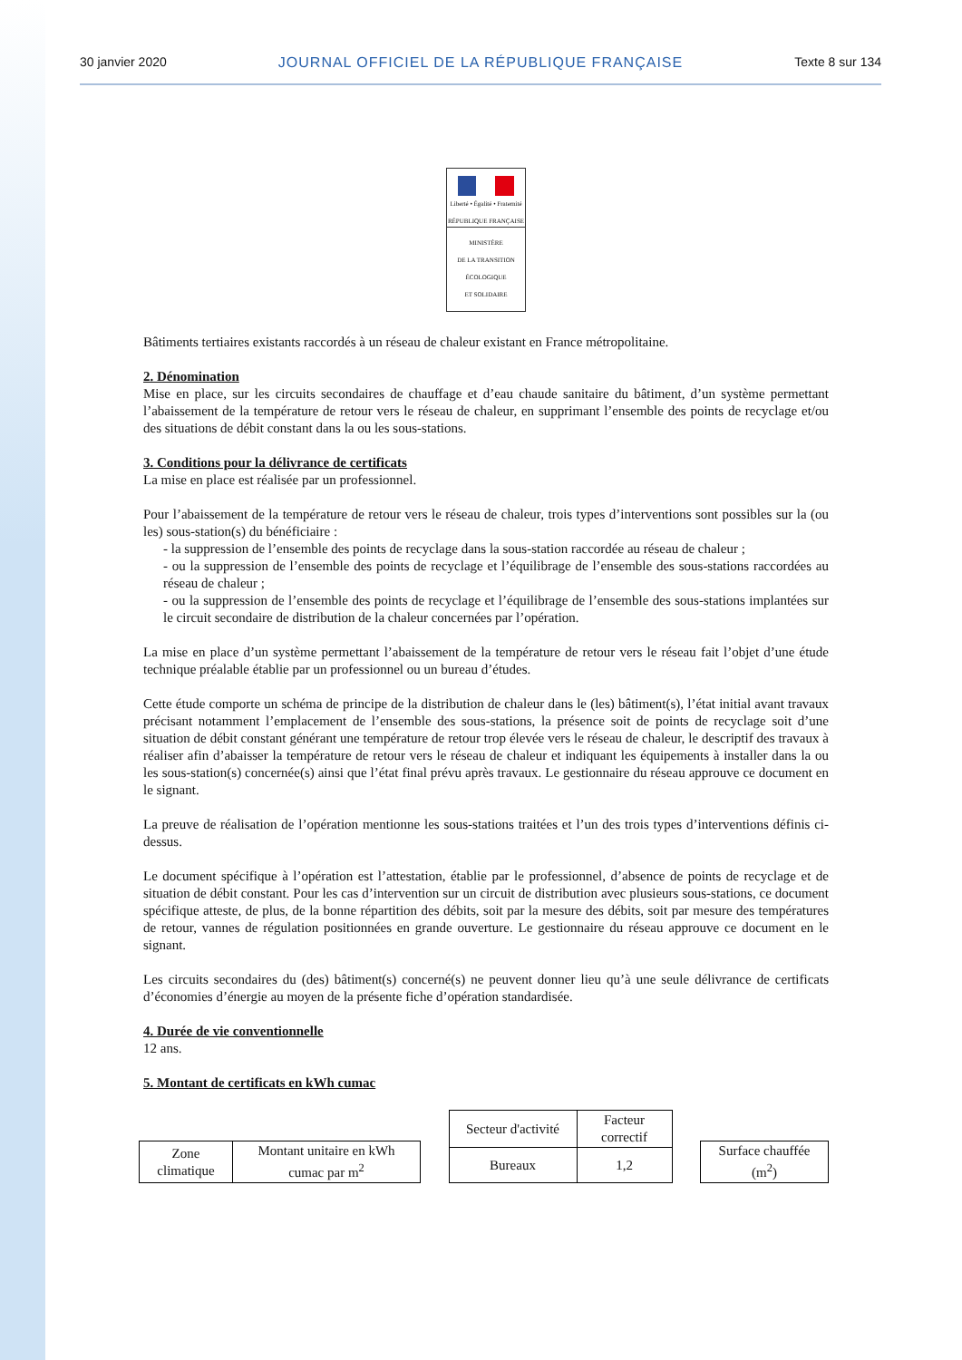30 janvier 2020 JOURNAL OFFICIEL DE LA RÉPUBLIQUE FRANÇAISE Texte 8 sur 134
Liberté • Égalité • Fraternité
RÉPUBLIQUE FRANÇAISE
MINISTÈRE
DE LA TRANSITION
ÉCOLOGIQUE
ET SOLIDAIRE
Bâtiments tertiaires existants raccordés à un réseau de chaleur existant en France métropolitaine.
2. Dénomination
Mise en place, sur les circuits secondaires de chauffage et d’eau chaude sanitaire du bâtiment, d’un système permettant l’abaissement de la température de retour vers le réseau de chaleur, en supprimant l’ensemble des points de recyclage et/ou des situations de débit constant dans la ou les sous-stations.
3. Conditions pour la délivrance de certificats
La mise en place est réalisée par un professionnel.
Pour l’abaissement de la température de retour vers le réseau de chaleur, trois types d’interventions sont possibles sur la (ou les) sous-station(s) du bénéficiaire :
- la suppression de l’ensemble des points de recyclage dans la sous-station raccordée au réseau de chaleur ;
- ou la suppression de l’ensemble des points de recyclage et l’équilibrage de l’ensemble des sous-stations raccordées au réseau de chaleur ;
- ou la suppression de l’ensemble des points de recyclage et l’équilibrage de l’ensemble des sous-stations implantées sur le circuit secondaire de distribution de la chaleur concernées par l’opération.
La mise en place d’un système permettant l’abaissement de la température de retour vers le réseau fait l’objet d’une étude technique préalable établie par un professionnel ou un bureau d’études.
Cette étude comporte un schéma de principe de la distribution de chaleur dans le (les) bâtiment(s), l’état initial avant travaux précisant notamment l’emplacement de l’ensemble des sous-stations, la présence soit de points de recyclage soit d’une situation de débit constant générant une température de retour trop élevée vers le réseau de chaleur, le descriptif des travaux à réaliser afin d’abaisser la température de retour vers le réseau de chaleur et indiquant les équipements à installer dans la ou les sous-station(s) concernée(s) ainsi que l’état final prévu après travaux. Le gestionnaire du réseau approuve ce document en le signant.
La preuve de réalisation de l’opération mentionne les sous-stations traitées et l’un des trois types d’interventions définis ci-dessus.
Le document spécifique à l’opération est l’attestation, établie par le professionnel, d’absence de points de recyclage et de situation de débit constant. Pour les cas d’intervention sur un circuit de distribution avec plusieurs sous-stations, ce document spécifique atteste, de plus, de la bonne répartition des débits, soit par la mesure des débits, soit par mesure des températures de retour, vannes de régulation positionnées en grande ouverture. Le gestionnaire du réseau approuve ce document en le signant.
Les circuits secondaires du (des) bâtiment(s) concerné(s) ne peuvent donner lieu qu’à une seule délivrance de certificats d’économies d’énergie au moyen de la présente fiche d’opération standardisée.
4. Durée de vie conventionnelle
12 ans.
5. Montant de certificats en kWh cumac
| Zone climatique | Montant unitaire en kWh cumac par m<sup>2</sup> |
| Secteur d'activité | Facteur correctif |
| Bureaux | 1,2 |
| Surface chauffée (m<sup>2</sup>) |